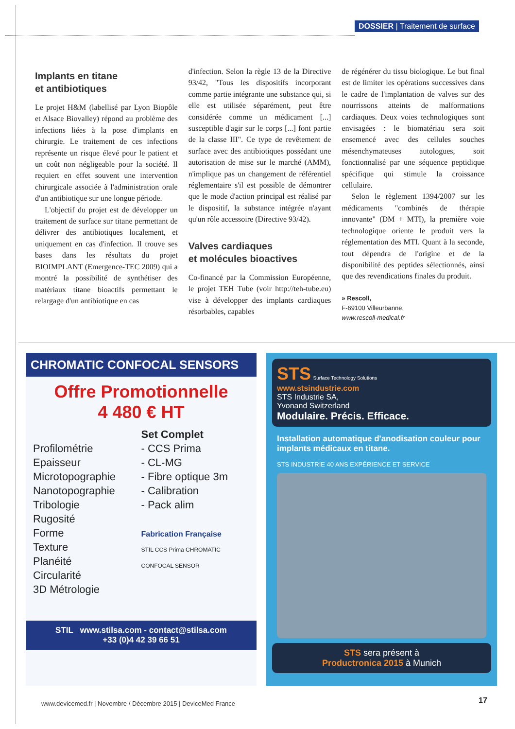DOSSIER | Traitement de surface
Implants en titane
et antibiotiques
Le projet H&M (labellisé par Lyon Biopôle et Alsace Biovalley) répond au problème des infections liées à la pose d'implants en chirurgie. Le traitement de ces infections représente un risque élevé pour le patient et un coût non négligeable pour la société. Il requiert en effet souvent une intervention chirurgicale associée à l'administration orale d'un antibiotique sur une longue période.
L'objectif du projet est de développer un traitement de surface sur titane permettant de délivrer des antibiotiques localement, et uniquement en cas d'infection. Il trouve ses bases dans les résultats du projet BIOIMPLANT (Emergence-TEC 2009) qui a montré la possibilité de synthétiser des matériaux titane bioactifs permettant le relargage d'un antibiotique en cas
d'infection. Selon la règle 13 de la Directive 93/42, "Tous les dispositifs incorporant comme partie intégrante une substance qui, si elle est utilisée séparément, peut être considérée comme un médicament [...] susceptible d'agir sur le corps [...] font partie de la classe III". Ce type de revêtement de surface avec des antibiotiques possédant une autorisation de mise sur le marché (AMM), n'implique pas un changement de référentiel réglementaire s'il est possible de démontrer que le mode d'action principal est réalisé par le dispositif, la substance intégrée n'ayant qu'un rôle accessoire (Directive 93/42).
Valves cardiaques
et molécules bioactives
Co-financé par la Commission Européenne, le projet TEH Tube (voir http://teh-tube.eu) vise à développer des implants cardiaques résorbables, capables
de régénérer du tissu biologique. Le but final est de limiter les opérations successives dans le cadre de l'implantation de valves sur des nourrissons atteints de malformations cardiaques. Deux voies technologiques sont envisagées : le biomatériau sera soit ensemencé avec des cellules souches mésenchymateuses autologues, soit fonctionnalisé par une séquence peptidique spécifique qui stimule la croissance cellulaire.
Selon le règlement 1394/2007 sur les médicaments "combinés de thérapie innovante" (DM + MTI), la première voie technologique oriente le produit vers la réglementation des MTI. Quant à la seconde, tout dépendra de l'origine et de la disponibilité des peptides sélectionnés, ainsi que des revendications finales du produit.
» Rescoll,
F-69100 Villeurbanne,
www.rescoll-medical.fr
CHROMATIC CONFOCAL SENSORS
Offre Promotionnelle
4 480 € HT
Profilométrie
Epaisseur
Microtopographie
Nanotopographie
Tribologie
Rugosité
Forme
Texture
Planéité
Circularité
3D Métrologie
Set Complet
- CCS Prima
- CL-MG
- Fibre optique 3m
- Calibration
- Pack alim
Fabrication Française
STIL CCS Prima CHROMATIC CONFOCAL SENSOR
STIL www.stilsa.com - contact@stilsa.com
+33 (0)4 42 39 66 51
STS Surface Technology Solutions
www.stsindustrie.com
STS Industrie SA,
Yvonand Switzerland
Modulaire. Précis. Efficace.
Installation automatique d'anodisation couleur pour implants médicaux en titane.
STS INDUSTRIE 40 ANS EXPÉRIENCE ET SERVICE
STS sera présent à
Productronica 2015 à Munich
www.devicemed.fr | Novembre / Décembre 2015 | DeviceMed France
17